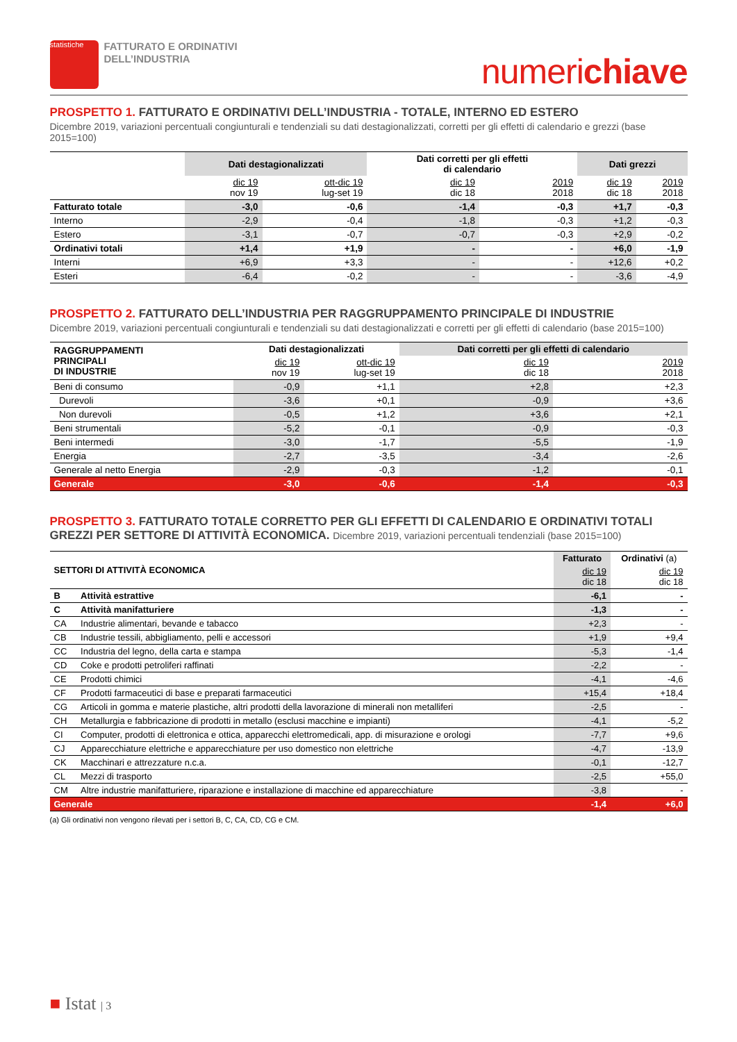statistiche
FATTURATO E ORDINATIVI
DELL’INDUSTRIA
numerichiave
PROSPETTO 1. FATTURATO E ORDINATIVI DELL’INDUSTRIA - TOTALE, INTERNO ED ESTERO
Dicembre 2019, variazioni percentuali congiunturali e tendenziali su dati destagionalizzati, corretti per gli effetti di calendario e grezzi (base 2015=100)
| | Dati destagionalizzati | | Dati corretti per gli effetti di calendario | | Dati grezzi | |
| --- | --- | --- | --- | --- | --- | --- |
| | dic 19 nov 19 | ott-dic 19 lug-set 19 | dic 19 dic 18 | 2019 2018 | dic 19 dic 18 | 2019 2018 |
| Fatturato totale | -3,0 | -0,6 | -1,4 | -0,3 | +1,7 | -0,3 |
| Interno | -2,9 | -0,4 | -1,8 | -0,3 | +1,2 | -0,3 |
| Estero | -3,1 | -0,7 | -0,7 | -0,3 | +2,9 | -0,2 |
| Ordinativi totali | +1,4 | +1,9 | - | - | +6,0 | -1,9 |
| Interni | +6,9 | +3,3 | - | - | +12,6 | +0,2 |
| Esteri | -6,4 | -0,2 | - | - | -3,6 | -4,9 |
PROSPETTO 2. FATTURATO DELL’INDUSTRIA PER RAGGRUPPAMENTO PRINCIPALE DI INDUSTRIE
Dicembre 2019, variazioni percentuali congiunturali e tendenziali su dati destagionalizzati e corretti per gli effetti di calendario (base 2015=100)
| RAGGRUPPAMENTI PRINCIPALI DI INDUSTRIE | Dati destagionalizzati | | Dati corretti per gli effetti di calendario | |
| --- | --- | --- | --- | --- |
| | dic 19 nov 19 | ott-dic 19 lug-set 19 | dic 19 dic 18 | 2019 2018 |
| Beni di consumo | -0,9 | +1,1 | +2,8 | +2,3 |
| Durevoli | -3,6 | +0,1 | -0,9 | +3,6 |
| Non durevoli | -0,5 | +1,2 | +3,6 | +2,1 |
| Beni strumentali | -5,2 | -0,1 | -0,9 | -0,3 |
| Beni intermedi | -3,0 | -1,7 | -5,5 | -1,9 |
| Energia | -2,7 | -3,5 | -3,4 | -2,6 |
| Generale al netto Energia | -2,9 | -0,3 | -1,2 | -0,1 |
| Generale | -3,0 | -0,6 | -1,4 | -0,3 |
PROSPETTO 3. FATTURATO TOTALE CORRETTO PER GLI EFFETTI DI CALENDARIO E ORDINATIVI TOTALI GREZZI PER SETTORE DI ATTIVITÀ ECONOMICA. Dicembre 2019, variazioni percentuali tendenziali (base 2015=100)
| SETTORI DI ATTIVITÀ ECONOMICA | | Fatturato | Ordinativi (a) |
| --- | --- | --- | --- |
| | | dic 19 dic 18 | dic 19 dic 18 |
| B | Attività estrattive | -6,1 | - |
| C | Attività manifatturiere | -1,3 | - |
| CA | Industrie alimentari, bevande e tabacco | +2,3 | - |
| CB | Industrie tessili, abbigliamento, pelli e accessori | +1,9 | +9,4 |
| CC | Industria del legno, della carta e stampa | -5,3 | -1,4 |
| CD | Coke e prodotti petroliferi raffinati | -2,2 | - |
| CE | Prodotti chimici | -4,1 | -4,6 |
| CF | Prodotti farmaceutici di base e preparati farmaceutici | +15,4 | +18,4 |
| CG | Articoli in gomma e materie plastiche, altri prodotti della lavorazione di minerali non metalliferi | -2,5 | - |
| CH | Metallurgia e fabbricazione di prodotti in metallo (esclusi macchine e impianti) | -4,1 | -5,2 |
| CI | Computer, prodotti di elettronica e ottica, apparecchi elettromedicali, app. di misurazione e orologi | -7,7 | +9,6 |
| CJ | Apparecchiature elettriche e apparecchiature per uso domestico non elettriche | -4,7 | -13,9 |
| CK | Macchinari e attrezzature n.c.a. | -0,1 | -12,7 |
| CL | Mezzi di trasporto | -2,5 | +55,0 |
| CM | Altre industrie manifatturiere, riparazione e installazione di macchine ed apparecchiature | -3,8 | - |
| Generale | | -1,4 | +6,0 |
(a) Gli ordinativi non vengono rilevati per i settori B, C, CA, CD, CG e CM.
■ Istat | 3